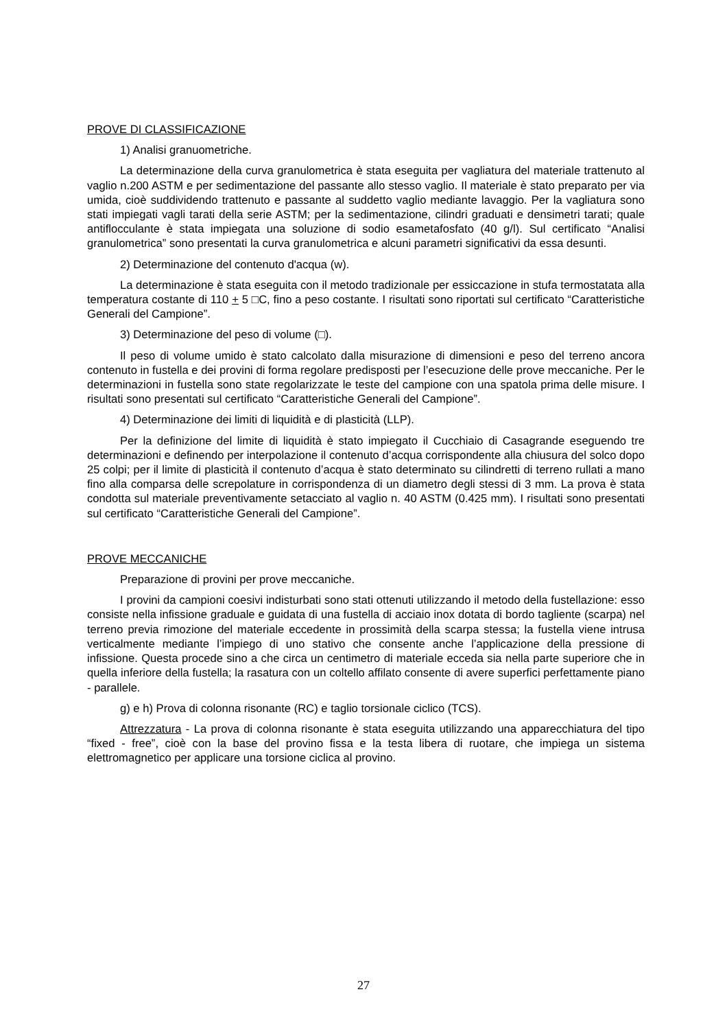PROVE DI CLASSIFICAZIONE
1) Analisi granuometriche.
La determinazione della curva granulometrica è stata eseguita per vagliatura del materiale trattenuto al vaglio n.200 ASTM e per sedimentazione del passante allo stesso vaglio. Il materiale è stato preparato per via umida, cioè suddividendo trattenuto e passante al suddetto vaglio mediante lavaggio. Per la vagliatura sono stati impiegati vagli tarati della serie ASTM; per la sedimentazione, cilindri graduati e densimetri tarati; quale antiflocculante è stata impiegata una soluzione di sodio esametafosfato (40 g/l). Sul certificato “Analisi granulometrica” sono presentati la curva granulometrica e alcuni parametri significativi da essa desunti.
2) Determinazione del contenuto d'acqua (w).
La determinazione è stata eseguita con il metodo tradizionale per essiccazione in stufa termostatata alla temperatura costante di 110 + 5 □C, fino a peso costante. I risultati sono riportati sul certificato “Caratteristiche Generali del Campione”.
3) Determinazione del peso di volume (□).
Il peso di volume umido è stato calcolato dalla misurazione di dimensioni e peso del terreno ancora contenuto in fustella e dei provini di forma regolare predisposti per l’esecuzione delle prove meccaniche. Per le determinazioni in fustella sono state regolarizzate le teste del campione con una spatola prima delle misure. I risultati sono presentati sul certificato “Caratteristiche Generali del Campione”.
4) Determinazione dei limiti di liquidità e di plasticità (LLP).
Per la definizione del limite di liquidità è stato impiegato il Cucchiaio di Casagrande eseguendo tre determinazioni e definendo per interpolazione il contenuto d’acqua corrispondente alla chiusura del solco dopo 25 colpi; per il limite di plasticità il contenuto d’acqua è stato determinato su cilindretti di terreno rullati a mano fino alla comparsa delle screpolature in corrispondenza di un diametro degli stessi di 3 mm. La prova è stata condotta sul materiale preventivamente setacciato al vaglio n. 40 ASTM (0.425 mm). I risultati sono presentati sul certificato “Caratteristiche Generali del Campione”.
PROVE MECCANICHE
Preparazione di provini per prove meccaniche.
I provini da campioni coesivi indisturbati sono stati ottenuti utilizzando il metodo della fustellazione: esso consiste nella infissione graduale e guidata di una fustella di acciaio inox dotata di bordo tagliente (scarpa) nel terreno previa rimozione del materiale eccedente in prossimità della scarpa stessa; la fustella viene intrusa verticalmente mediante l’impiego di uno stativo che consente anche l’applicazione della pressione di infissione. Questa procede sino a che circa un centimetro di materiale ecceda sia nella parte superiore che in quella inferiore della fustella; la rasatura con un coltello affilato consente di avere superfici perfettamente piano - parallele.
g) e h) Prova di colonna risonante (RC) e taglio torsionale ciclico (TCS).
Attrezzatura - La prova di colonna risonante è stata eseguita utilizzando una apparecchiatura del tipo “fixed - free”, cioè con la base del provino fissa e la testa libera di ruotare, che impiega un sistema elettromagnetico per applicare una torsione ciclica al provino.
27